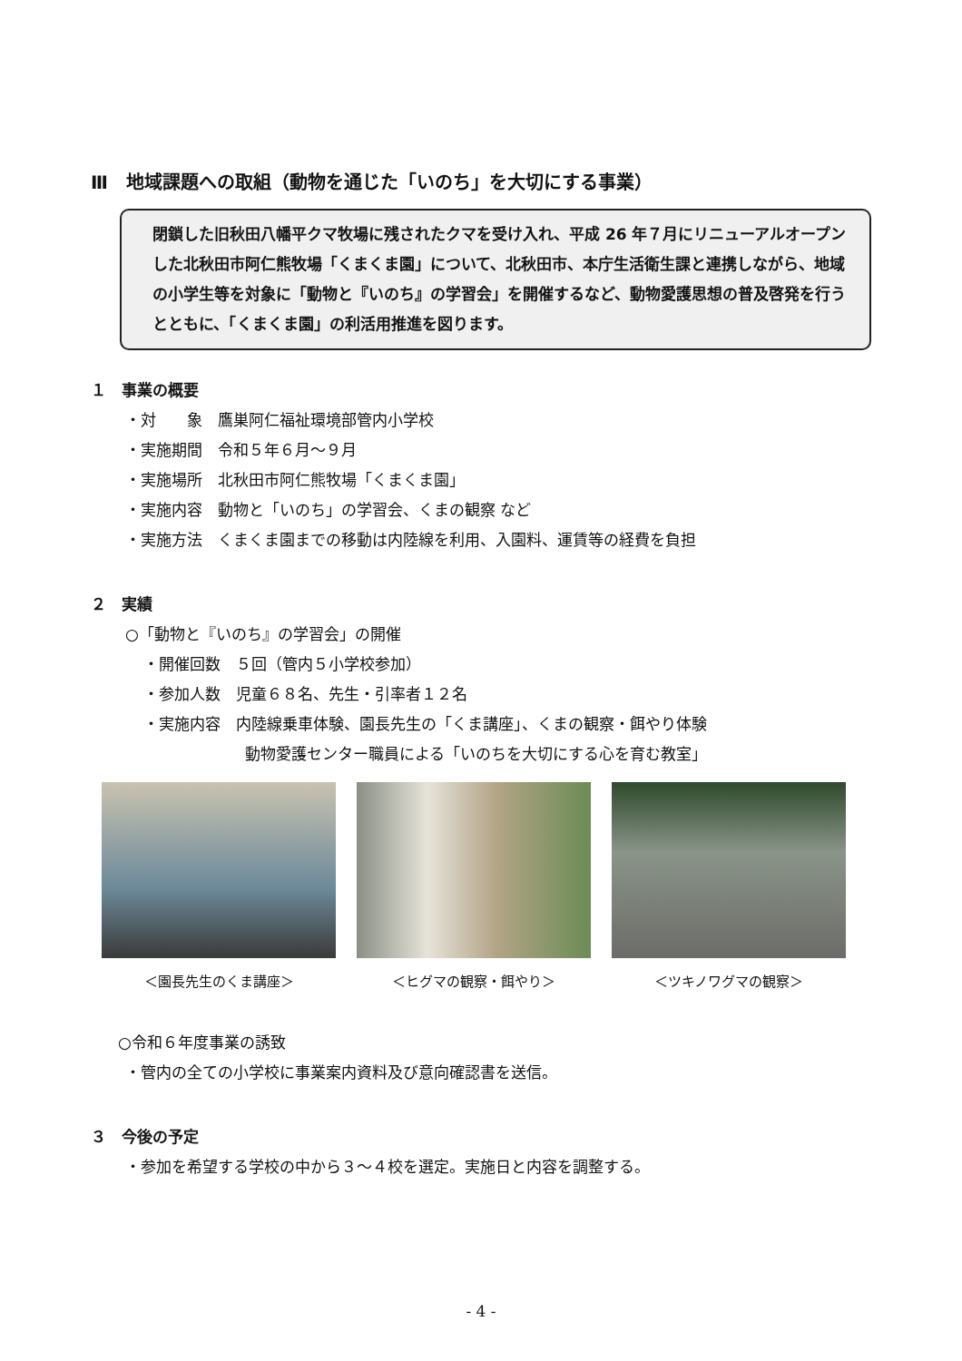Ⅲ　地域課題への取組（動物を通じた「いのち」を大切にする事業）
閉鎖した旧秋田八幡平クマ牧場に残されたクマを受け入れ、平成 26 年７月にリニューアルオープンした北秋田市阿仁熊牧場「くまくま園」について、北秋田市、本庁生活衛生課と連携しながら、地域の小学生等を対象に「動物と『いのち』の学習会」を開催するなど、動物愛護思想の普及啓発を行うとともに、「くまくま園」の利活用推進を図ります。
１　事業の概要
・対　　象　鷹巣阿仁福祉環境部管内小学校
・実施期間　令和５年６月～９月
・実施場所　北秋田市阿仁熊牧場「くまくま園」
・実施内容　動物と「いのち」の学習会、くまの観察 など
・実施方法　くまくま園までの移動は内陸線を利用、入園料、運賃等の経費を負担
２　実績
○「動物と『いのち』の学習会」の開催
・開催回数　５回（管内５小学校参加）
・参加人数　児童６８名、先生・引率者１２名
・実施内容　内陸線乗車体験、園長先生の「くま講座」、くまの観察・餌やり体験
動物愛護センター職員による「いのちを大切にする心を育む教室」
＜園長先生のくま講座＞ ＜ヒグマの観察・餌やり＞ ＜ツキノワグマの観察＞
○令和６年度事業の誘致
・管内の全ての小学校に事業案内資料及び意向確認書を送信。
３　今後の予定
・参加を希望する学校の中から３～４校を選定。実施日と内容を調整する。
- 4 -